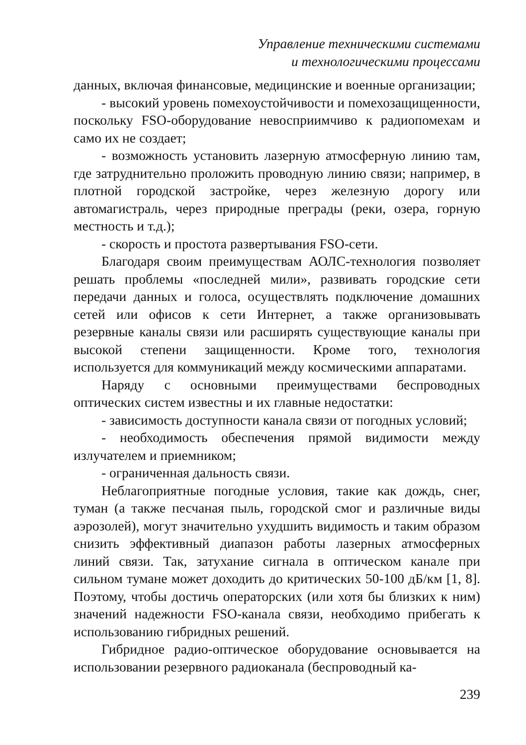Управление техническими системами
и технологическими процессами
данных, включая финансовые, медицинские и военные организации;
- высокий уровень помехоустойчивости и помехозащищенности, поскольку FSO-оборудование невосприимчиво к радиопомехам и само их не создает;
- возможность установить лазерную атмосферную линию там, где затруднительно проложить проводную линию связи; например, в плотной городской застройке, через железную дорогу или автомагистраль, через природные преграды (реки, озера, горную местность и т.д.);
- скорость и простота развертывания FSO-сети.
Благодаря своим преимуществам АОЛС-технология позволяет решать проблемы «последней мили», развивать городские сети передачи данных и голоса, осуществлять подключение домашних сетей или офисов к сети Интернет, а также организовывать резервные каналы связи или расширять существующие каналы при высокой степени защищенности. Кроме того, технология используется для коммуникаций между космическими аппаратами.
Наряду с основными преимуществами беспроводных оптических систем известны и их главные недостатки:
- зависимость доступности канала связи от погодных условий;
- необходимость обеспечения прямой видимости между излучателем и приемником;
- ограниченная дальность связи.
Неблагоприятные погодные условия, такие как дождь, снег, туман (а также песчаная пыль, городской смог и различные виды аэрозолей), могут значительно ухудшить видимость и таким образом снизить эффективный диапазон работы лазерных атмосферных линий связи. Так, затухание сигнала в оптическом канале при сильном тумане может доходить до критических 50-100 дБ/км [1, 8]. Поэтому, чтобы достичь операторских (или хотя бы близких к ним) значений надежности FSO-канала связи, необходимо прибегать к использованию гибридных решений.
Гибридное радио-оптическое оборудование основывается на использовании резервного радиоканала (беспроводный ка-
239